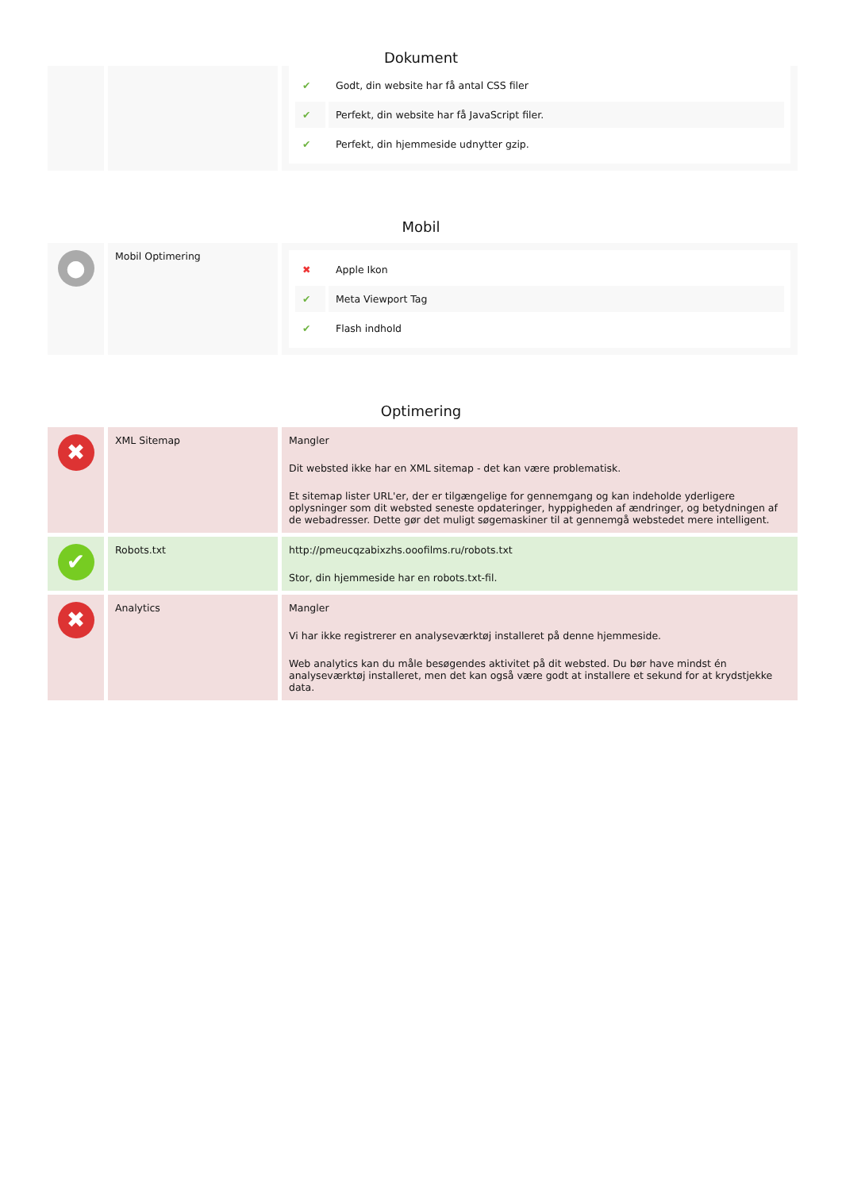Dokument
| | | / ✔ / Godt, din website har få antal CSS filer / / ✔ / Perfekt, din website har få JavaScript filer. / / ✔ / Perfekt, din hjemmeside udnytter gzip. / |
Mobil
| ● | Mobil Optimering | / ✖ / Apple Ikon / / ✔ / Meta Viewport Tag / / ✔ / Flash indhold / |
Optimering
| ✖ | XML Sitemap | Mangler Dit websted ikke har en XML sitemap - det kan være problematisk. Et sitemap lister URL'er, der er tilgængelige for gennemgang og kan indeholde yderligere oplysninger som dit websted seneste opdateringer, hyppigheden af ændringer, og betydningen af de webadresser. Dette gør det muligt søgemaskiner til at gennemgå webstedet mere intelligent. |
| ✔ | Robots.txt | http://pmeucqzabixzhs.ooofilms.ru/robots.txt Stor, din hjemmeside har en robots.txt-fil. |
| ✖ | Analytics | Mangler Vi har ikke registrerer en analyseværktøj installeret på denne hjemmeside. Web analytics kan du måle besøgendes aktivitet på dit websted. Du bør have mindst én analyseværktøj installeret, men det kan også være godt at installere et sekund for at krydstjekke data. |